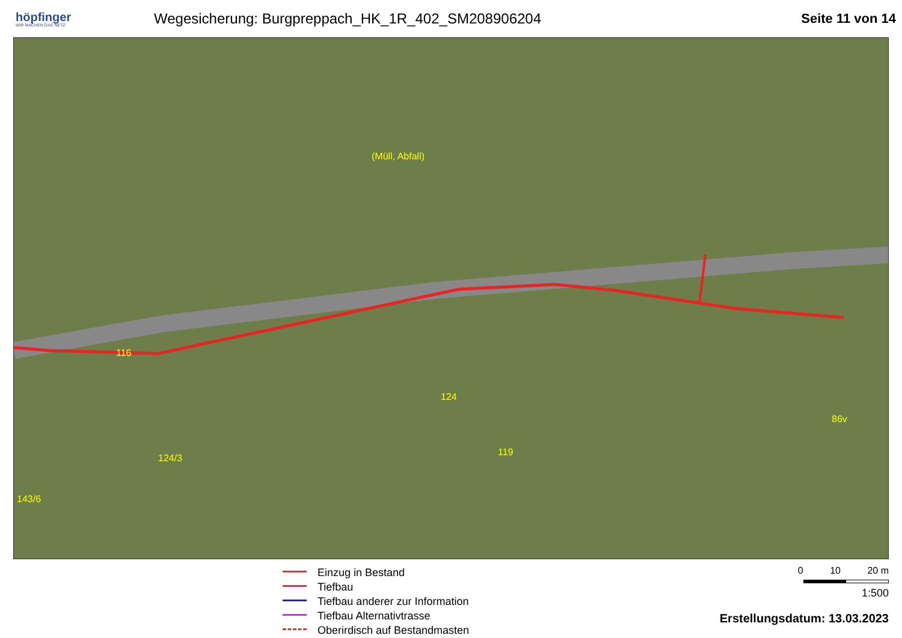höpfinger
WIR MACHEN DAS NETZ.
Wegesicherung: Burgpreppach_HK_1R_402_SM208906204
Seite 11 von 14
(Müll, Abfall)
116
124
124/3
119
143/6
86v
Einzug in Bestand
Tiefbau
Tiefbau anderer zur Information
Tiefbau Alternativtrasse
Oberirdisch auf Bestandmasten
0 10 20 m
1:500
Erstellungsdatum: 13.03.2023